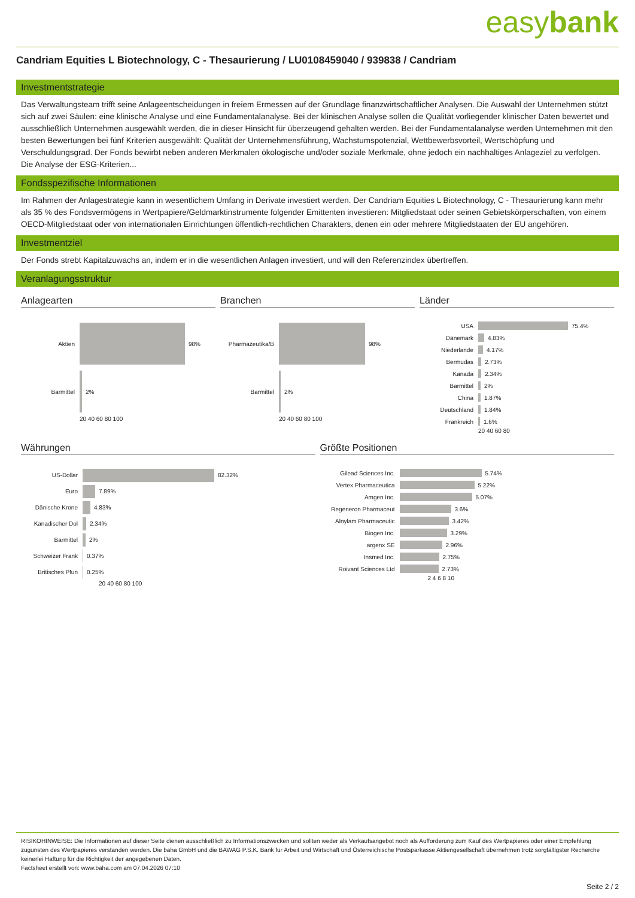easybank
Candriam Equities L Biotechnology, C - Thesaurierung / LU0108459040 / 939838 / Candriam
Investmentstrategie
Das Verwaltungsteam trifft seine Anlageentscheidungen in freiem Ermessen auf der Grundlage finanzwirtschaftlicher Analysen. Die Auswahl der Unternehmen stützt sich auf zwei Säulen: eine klinische Analyse und eine Fundamentalanalyse. Bei der klinischen Analyse sollen die Qualität vorliegender klinischer Daten bewertet und ausschließlich Unternehmen ausgewählt werden, die in dieser Hinsicht für überzeugend gehalten werden. Bei der Fundamentalanalyse werden Unternehmen mit den besten Bewertungen bei fünf Kriterien ausgewählt: Qualität der Unternehmensführung, Wachstumspotenzial, Wettbewerbsvorteil, Wertschöpfung und Verschuldungsgrad. Der Fonds bewirbt neben anderen Merkmalen ökologische und/oder soziale Merkmale, ohne jedoch ein nachhaltiges Anlageziel zu verfolgen. Die Analyse der ESG-Kriterien...
Fondsspezifische Informationen
Im Rahmen der Anlagestrategie kann in wesentlichem Umfang in Derivate investiert werden. Der Candriam Equities L Biotechnology, C - Thesaurierung kann mehr als 35 % des Fondsvermögens in Wertpapiere/Geldmarktinstrumente folgender Emittenten investieren: Mitgliedstaat oder seinen Gebietskörperschaften, von einem OECD-Mitgliedstaat oder von internationalen Einrichtungen öffentlich-rechtlichen Charakters, denen ein oder mehrere Mitgliedstaaten der EU angehören.
Investmentziel
Der Fonds strebt Kapitalzuwachs an, indem er in die wesentlichen Anlagen investiert, und will den Referenzindex übertreffen.
Veranlagungsstruktur
Anlagearten
Aktien 98%
Barmittel 2%
20 40 60 80 100
Branchen
Pharmazeutika/B 98%
Barmittel 2%
20 40 60 80 100
Länder
USA 75.4%
Dänemark 4.83%
Niederlande 4.17%
Bermudas 2.73%
Kanada 2.34%
Barmittel 2%
China 1.87%
Deutschland 1.84%
Frankreich 1.6%
20 40 60 80
Währungen
US-Dollar 82.32%
Euro 7.89%
Dänische Krone 4.83%
Kanadischer Dol 2.34%
Barmittel 2%
Schweizer Frank 0.37%
Britisches Pfun 0.25%
20 40 60 80 100
Größte Positionen
Gilead Sciences Inc. 5.74%
Vertex Pharmaceutica 5.22%
Amgen Inc. 5.07%
Regeneron Pharmaceut 3.6%
Alnylam Pharmaceutic 3.42%
Biogen Inc. 3.29%
argenx SE 2.96%
Insmed Inc. 2.75%
Roivant Sciences Ltd 2.73%
2 4 6 8 10
RISIKOHINWEISE: Die Informationen auf dieser Seite dienen ausschließlich zu Informationszwecken und sollten weder als Verkaufsangebot noch als Aufforderung zum Kauf des Wertpapieres oder einer Empfehlung zugunsten des Wertpapieres verstanden werden. Die baha GmbH und die BAWAG P.S.K. Bank für Arbeit und Wirtschaft und Österreichische Postsparkasse Aktiengesellschaft übernehmen trotz sorgfältigster Recherche keinerlei Haftung für die Richtigkeit der angegebenen Daten.
Factsheet erstellt von: www.baha.com am 07.04.2026 07:10
Seite 2 / 2